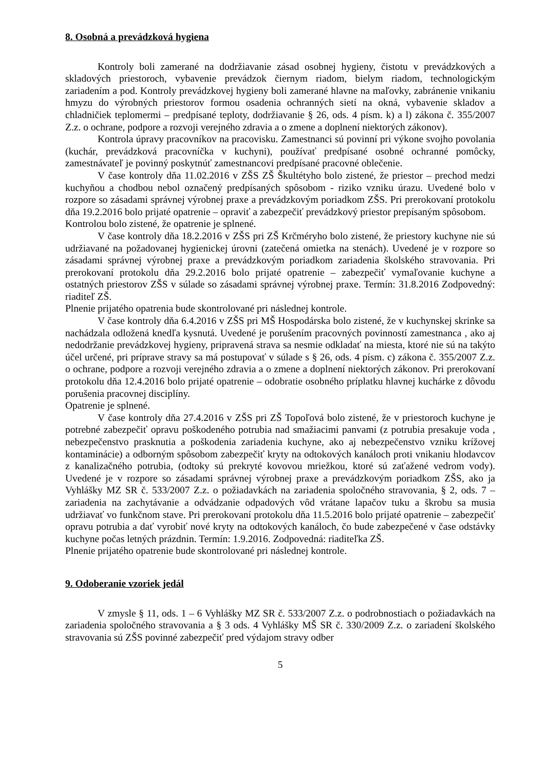8. Osobná a prevádzková hygiena
Kontroly boli zamerané na dodržiavanie zásad osobnej hygieny, čistotu v prevádzkových a skladových priestoroch, vybavenie prevádzok čiernym riadom, bielym riadom, technologickým zariadením a pod. Kontroly prevádzkovej hygieny boli zamerané hlavne na maľovky, zabránenie vnikaniu hmyzu do výrobných priestorov formou osadenia ochranných sietí na okná, vybavenie skladov a chladničiek teplomermi – predpísané teploty, dodržiavanie § 26, ods. 4 písm. k) a l) zákona č. 355/2007 Z.z. o ochrane, podpore a rozvoji verejného zdravia a o zmene a doplnení niektorých zákonov).
Kontrola úpravy pracovníkov na pracovisku. Zamestnanci sú povinní pri výkone svojho povolania (kuchár, prevádzková pracovníčka v kuchyni), používať predpísané osobné ochranné pomôcky, zamestnávateľ je povinný poskytnúť zamestnancovi predpísané pracovné oblečenie.
V čase kontroly dňa 11.02.2016 v ZŠS ZŠ Škultétyho bolo zistené, že priestor – prechod medzi kuchyňou a chodbou nebol označený predpísaných spôsobom - riziko vzniku úrazu. Uvedené bolo v rozpore so zásadami správnej výrobnej praxe a prevádzkovým poriadkom ZŠS. Pri prerokovaní protokolu dňa 19.2.2016 bolo prijaté opatrenie – opraviť a zabezpečiť prevádzkový priestor prepísaným spôsobom.
Kontrolou bolo zistené, že opatrenie je splnené.
V čase kontroly dňa 18.2.2016 v ZŠS pri ZŠ Krčméryho bolo zistené, že priestory kuchyne nie sú udržiavané na požadovanej hygienickej úrovni (zatečená omietka na stenách). Uvedené je v rozpore so zásadami správnej výrobnej praxe a prevádzkovým poriadkom zariadenia školského stravovania. Pri prerokovaní protokolu dňa 29.2.2016 bolo prijaté opatrenie – zabezpečiť vymaľovanie kuchyne a ostatných priestorov ZŠS v súlade so zásadami správnej výrobnej praxe. Termín: 31.8.2016 Zodpovedný: riaditeľ ZŠ.
Plnenie prijatého opatrenia bude skontrolované pri následnej kontrole.
V čase kontroly dňa 6.4.2016 v ZŠS pri MŠ Hospodárska bolo zistené, že v kuchynskej skrinke sa nachádzala odložená knedľa kysnutá. Uvedené je porušením pracovných povinností zamestnanca , ako aj nedodržanie prevádzkovej hygieny, pripravená strava sa nesmie odkladať na miesta, ktoré nie sú na takýto účel určené, pri príprave stravy sa má postupovať v súlade s § 26, ods. 4 písm. c) zákona č. 355/2007 Z.z. o ochrane, podpore a rozvoji verejného zdravia a o zmene a doplnení niektorých zákonov. Pri prerokovaní protokolu dňa 12.4.2016 bolo prijaté opatrenie – odobratie osobného príplatku hlavnej kuchárke z dôvodu porušenia pracovnej disciplíny.
Opatrenie je splnené.
V čase kontroly dňa 27.4.2016 v ZŠS pri ZŠ Topoľová bolo zistené, že v priestoroch kuchyne je potrebné zabezpečiť opravu poškodeného potrubia nad smažiacimi panvami (z potrubia presakuje voda , nebezpečenstvo prasknutia a poškodenia zariadenia kuchyne, ako aj nebezpečenstvo vzniku krížovej kontaminácie) a odborným spôsobom zabezpečiť kryty na odtokových kanáloch proti vnikaniu hlodavcov z kanalizačného potrubia, (odtoky sú prekryté kovovou mriežkou, ktoré sú zaťažené vedrom vody). Uvedené je v rozpore so zásadami správnej výrobnej praxe a prevádzkovým poriadkom ZŠS, ako ja Vyhlášky MZ SR č. 533/2007 Z.z. o požiadavkách na zariadenia spoločného stravovania, § 2, ods. 7 – zariadenia na zachytávanie a odvádzanie odpadových vôd vrátane lapačov tuku a škrobu sa musia udržiavať vo funkčnom stave. Pri prerokovaní protokolu dňa 11.5.2016 bolo prijaté opatrenie – zabezpečiť opravu potrubia a dať vyrobiť nové kryty na odtokových kanáloch, čo bude zabezpečené v čase odstávky kuchyne počas letných prázdnin. Termín: 1.9.2016. Zodpovedná: riaditeľka ZŠ.
Plnenie prijatého opatrenie bude skontrolované pri následnej kontrole.
9. Odoberanie vzoriek jedál
V zmysle § 11, ods. 1 – 6 Vyhlášky MZ SR č. 533/2007 Z.z. o podrobnostiach o požiadavkách na zariadenia spoločného stravovania a § 3 ods. 4 Vyhlášky MŠ SR č. 330/2009 Z.z. o zariadení školského stravovania sú ZŠS povinné zabezpečiť pred výdajom stravy odber
5